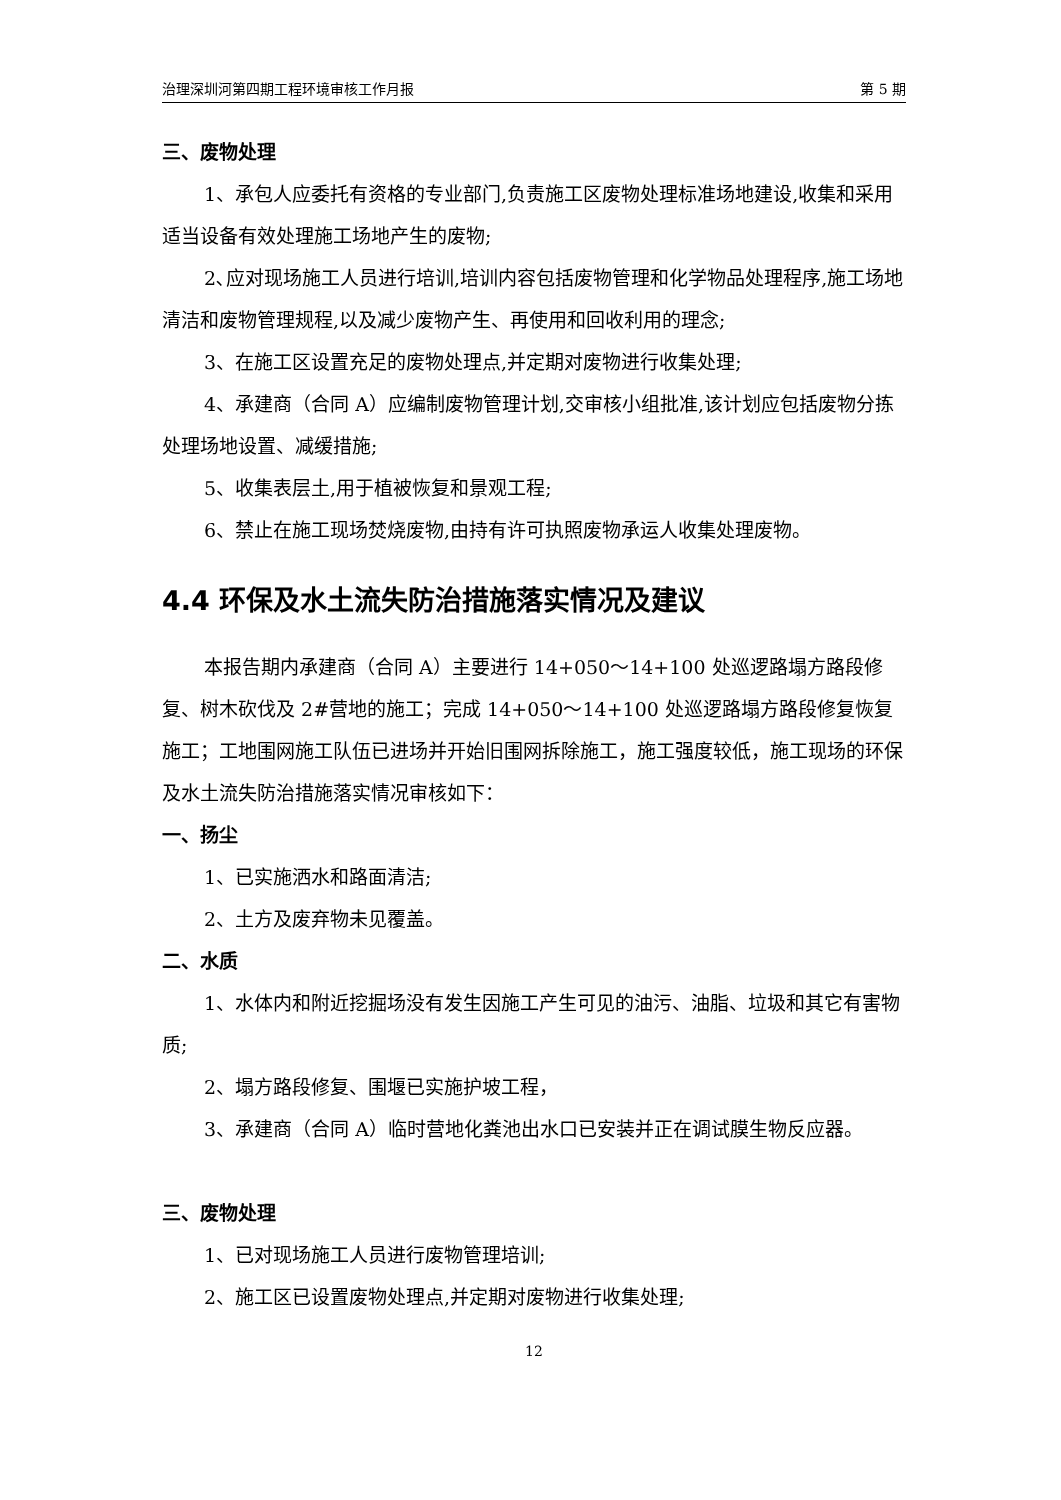治理深圳河第四期工程环境审核工作月报 第 5 期
三、废物处理
1、承包人应委托有资格的专业部门,负责施工区废物处理标准场地建设,收集和采用适当设备有效处理施工场地产生的废物;
2､应对现场施工人员进行培训,培训内容包括废物管理和化学物品处理程序,施工场地清洁和废物管理规程,以及减少废物产生、再使用和回收利用的理念;
3、在施工区设置充足的废物处理点,并定期对废物进行收集处理;
4、承建商（合同 A）应编制废物管理计划,交审核小组批准,该计划应包括废物分拣处理场地设置、减缓措施;
5、收集表层土,用于植被恢复和景观工程;
6、禁止在施工现场焚烧废物,由持有许可执照废物承运人收集处理废物。
4.4 环保及水土流失防治措施落实情况及建议
本报告期内承建商（合同 A）主要进行 14+050～14+100 处巡逻路塌方路段修复、树木砍伐及 2#营地的施工；完成 14+050～14+100 处巡逻路塌方路段修复恢复施工；工地围网施工队伍已进场并开始旧围网拆除施工，施工强度较低，施工现场的环保及水土流失防治措施落实情况审核如下：
一、扬尘
1、已实施洒水和路面清洁;
2、土方及废弃物未见覆盖。
二、水质
1、水体内和附近挖掘场没有发生因施工产生可见的油污、油脂、垃圾和其它有害物质;
2、塌方路段修复、围堰已实施护坡工程，
3、承建商（合同 A）临时营地化粪池出水口已安装并正在调试膜生物反应器。
三、废物处理
1、已对现场施工人员进行废物管理培训;
2、施工区已设置废物处理点,并定期对废物进行收集处理;
12